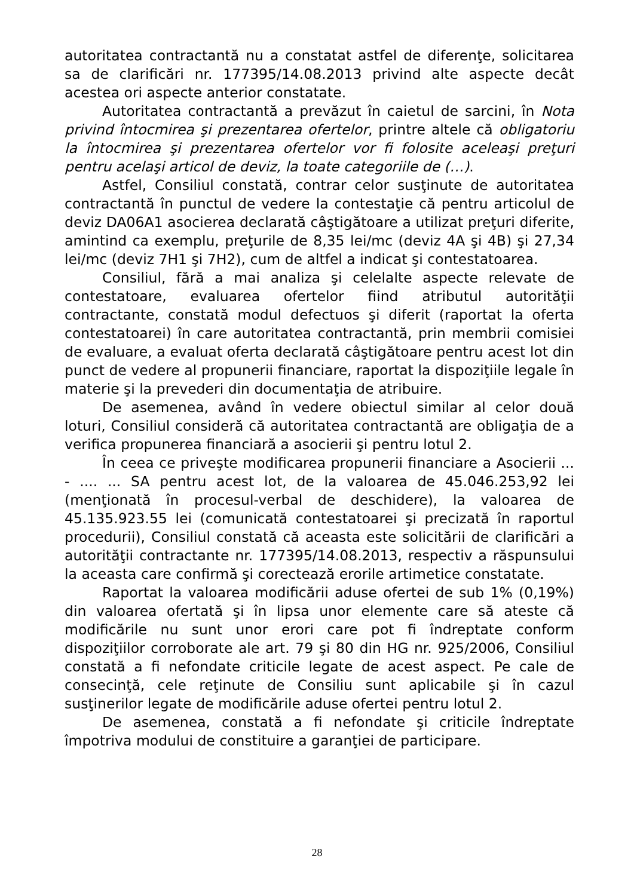autoritatea contractantă nu a constatat astfel de diferenţe, solicitarea sa de clarificări nr. 177395/14.08.2013 privind alte aspecte decât acestea ori aspecte anterior constatate.
Autoritatea contractantă a prevăzut în caietul de sarcini, în Nota privind întocmirea şi prezentarea ofertelor, printre altele că obligatoriu la întocmirea şi prezentarea ofertelor vor fi folosite aceleaşi preţuri pentru acelaşi articol de deviz, la toate categoriile de (…).
Astfel, Consiliul constată, contrar celor susţinute de autoritatea contractantă în punctul de vedere la contestaţie că pentru articolul de deviz DA06A1 asocierea declarată câştigătoare a utilizat preţuri diferite, amintind ca exemplu, preţurile de 8,35 lei/mc (deviz 4A şi 4B) şi 27,34 lei/mc (deviz 7H1 şi 7H2), cum de altfel a indicat şi contestatoarea.
Consiliul, fără a mai analiza şi celelalte aspecte relevate de contestatoare, evaluarea ofertelor fiind atributul autorităţii contractante, constată modul defectuos şi diferit (raportat la oferta contestatoarei) în care autoritatea contractantă, prin membrii comisiei de evaluare, a evaluat oferta declarată câştigătoare pentru acest lot din punct de vedere al propunerii financiare, raportat la dispoziţiile legale în materie şi la prevederi din documentaţia de atribuire.
De asemenea, având în vedere obiectul similar al celor două loturi, Consiliul consideră că autoritatea contractantă are obligaţia de a verifica propunerea financiară a asocierii şi pentru lotul 2.
În ceea ce priveşte modificarea propunerii financiare a Asocierii ... - .... ... SA pentru acest lot, de la valoarea de 45.046.253,92 lei (menţionată în procesul-verbal de deschidere), la valoarea de 45.135.923.55 lei (comunicată contestatoarei şi precizată în raportul procedurii), Consiliul constată că aceasta este solicitării de clarificări a autorităţii contractante nr. 177395/14.08.2013, respectiv a răspunsului la aceasta care confirmă şi corectează erorile artimetice constatate.
Raportat la valoarea modificării aduse ofertei de sub 1% (0,19%) din valoarea ofertată şi în lipsa unor elemente care să ateste că modificările nu sunt unor erori care pot fi îndreptate conform dispoziţiilor corroborate ale art. 79 şi 80 din HG nr. 925/2006, Consiliul constată a fi nefondate criticile legate de acest aspect. Pe cale de consecinţă, cele reţinute de Consiliu sunt aplicabile şi în cazul susţinerilor legate de modificările aduse ofertei pentru lotul 2.
De asemenea, constată a fi nefondate şi criticile îndreptate împotriva modului de constituire a garanţiei de participare.
28